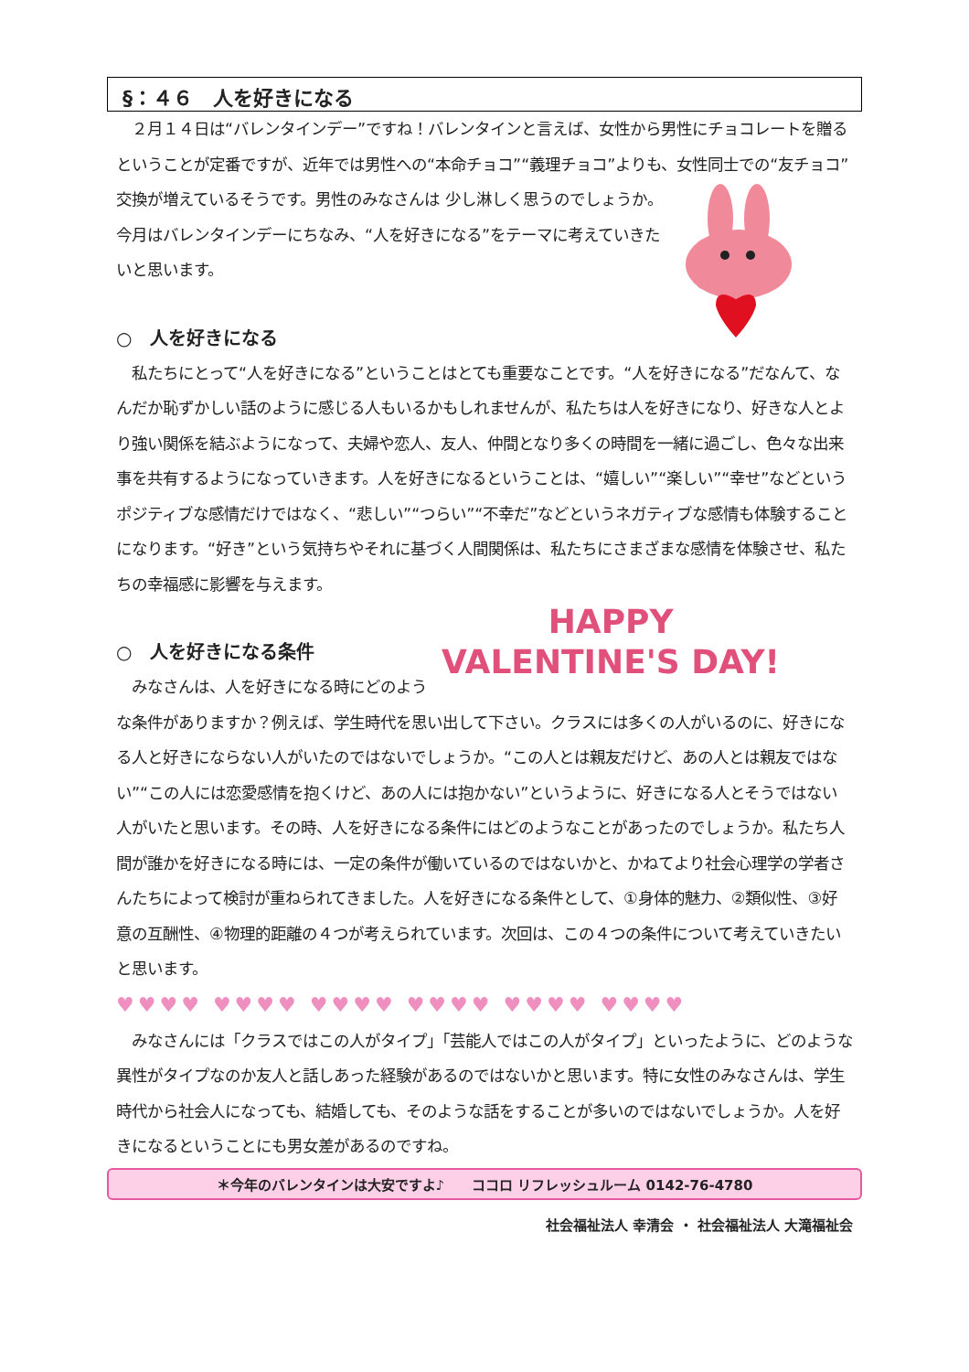§：４６　人を好きになる
　２月１４日は“バレンタインデー”ですね！バレンタインと言えば、女性から男性にチョコレートを贈るということが定番ですが、近年では男性への“本命チョコ”“義理チョコ”よりも、女性同士での“友チョコ”交換が増えているそうです。男性のみなさんは 少し淋しく思うのでしょうか。今月はバレンタインデーにちなみ、“人を好きになる”をテーマに考えていきたいと思います。
○　人を好きになる
　私たちにとって“人を好きになる”ということはとても重要なことです。“人を好きになる”だなんて、なんだか恥ずかしい話のように感じる人もいるかもしれませんが、私たちは人を好きになり、好きな人とより強い関係を結ぶようになって、夫婦や恋人、友人、仲間となり多くの時間を一緒に過ごし、色々な出来事を共有するようになっていきます。人を好きになるということは、“嬉しい”“楽しい”“幸せ”などというポジティブな感情だけではなく、“悲しい”“つらい”“不幸だ”などというネガティブな感情も体験することになります。“好き”という気持ちやそれに基づく人間関係は、私たちにさまざまな感情を体験させ、私たちの幸福感に影響を与えます。
HAPPY
VALENTINE'S DAY!
○　人を好きになる条件
　みなさんは、人を好きになる時にどのような条件がありますか？例えば、学生時代を思い出して下さい。クラスには多くの人がいるのに、好きになる人と好きにならない人がいたのではないでしょうか。“この人とは親友だけど、あの人とは親友ではない”“この人には恋愛感情を抱くけど、あの人には抱かない”というように、好きになる人とそうではない人がいたと思います。その時、人を好きになる条件にはどのようなことがあったのでしょうか。私たち人間が誰かを好きになる時には、一定の条件が働いているのではないかと、かねてより社会心理学の学者さんたちによって検討が重ねられてきました。人を好きになる条件として、①身体的魅力、②類似性、③好意の互酬性、④物理的距離の４つが考えられています。次回は、この４つの条件について考えていきたいと思います。
♥♥♥♥ ♥♥♥♥ ♥♥♥♥ ♥♥♥♥ ♥♥♥♥ ♥♥♥♥
　みなさんには「クラスではこの人がタイプ」「芸能人ではこの人がタイプ」といったように、どのような異性がタイプなのか友人と話しあった経験があるのではないかと思います。特に女性のみなさんは、学生時代から社会人になっても、結婚しても、そのような話をすることが多いのではないでしょうか。人を好きになるということにも男女差があるのですね。
＊今年のバレンタインは大安ですよ♪　　ココロ リフレッシュルーム 0142-76-4780
社会福祉法人 幸清会 ・ 社会福祉法人 大滝福祉会